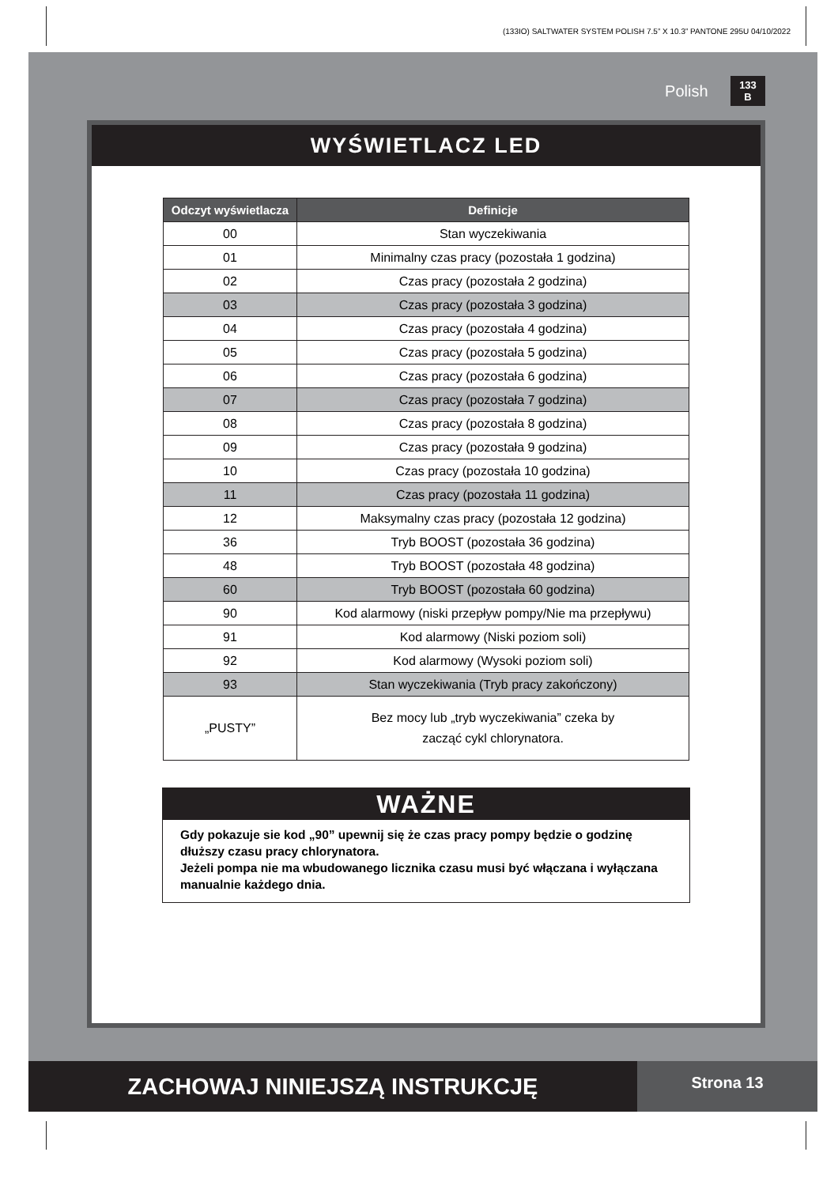(133IO) SALTWATER SYSTEM POLISH 7.5” X 10.3” PANTONE 295U 04/10/2022
Polish 133
B
WYŚWIETLACZ LED
| Odczyt wyświetlacza | Definicje |
| --- | --- |
| 00 | Stan wyczekiwania |
| 01 | Minimalny czas pracy (pozostała 1 godzina) |
| 02 | Czas pracy (pozostała 2 godzina) |
| 03 | Czas pracy (pozostała 3 godzina) |
| 04 | Czas pracy (pozostała 4 godzina) |
| 05 | Czas pracy (pozostała 5 godzina) |
| 06 | Czas pracy (pozostała 6 godzina) |
| 07 | Czas pracy (pozostała 7 godzina) |
| 08 | Czas pracy (pozostała 8 godzina) |
| 09 | Czas pracy (pozostała 9 godzina) |
| 10 | Czas pracy (pozostała 10 godzina) |
| 11 | Czas pracy (pozostała 11 godzina) |
| 12 | Maksymalny czas pracy (pozostała 12 godzina) |
| 36 | Tryb BOOST (pozostała 36 godzina) |
| 48 | Tryb BOOST (pozostała 48 godzina) |
| 60 | Tryb BOOST (pozostała 60 godzina) |
| 90 | Kod alarmowy (niski przepływ pompy/Nie ma przepływu) |
| 91 | Kod alarmowy (Niski poziom soli) |
| 92 | Kod alarmowy (Wysoki poziom soli) |
| 93 | Stan wyczekiwania (Tryb pracy zakończony) |
| „PUSTY” | Bez mocy lub „tryb wyczekiwania” czeka by zacząć cykl chlorynatora. |
WAŻNE
Gdy pokazuje sie kod „90” upewnij się że czas pracy pompy będzie o godzinę dłuższy czasu pracy chlorynatora.
Jeżeli pompa nie ma wbudowanego licznika czasu musi być włączana i wyłączana manualnie każdego dnia.
ZACHOWAJ NINIEJSZĄ INSTRUKCJĘ
Strona 13